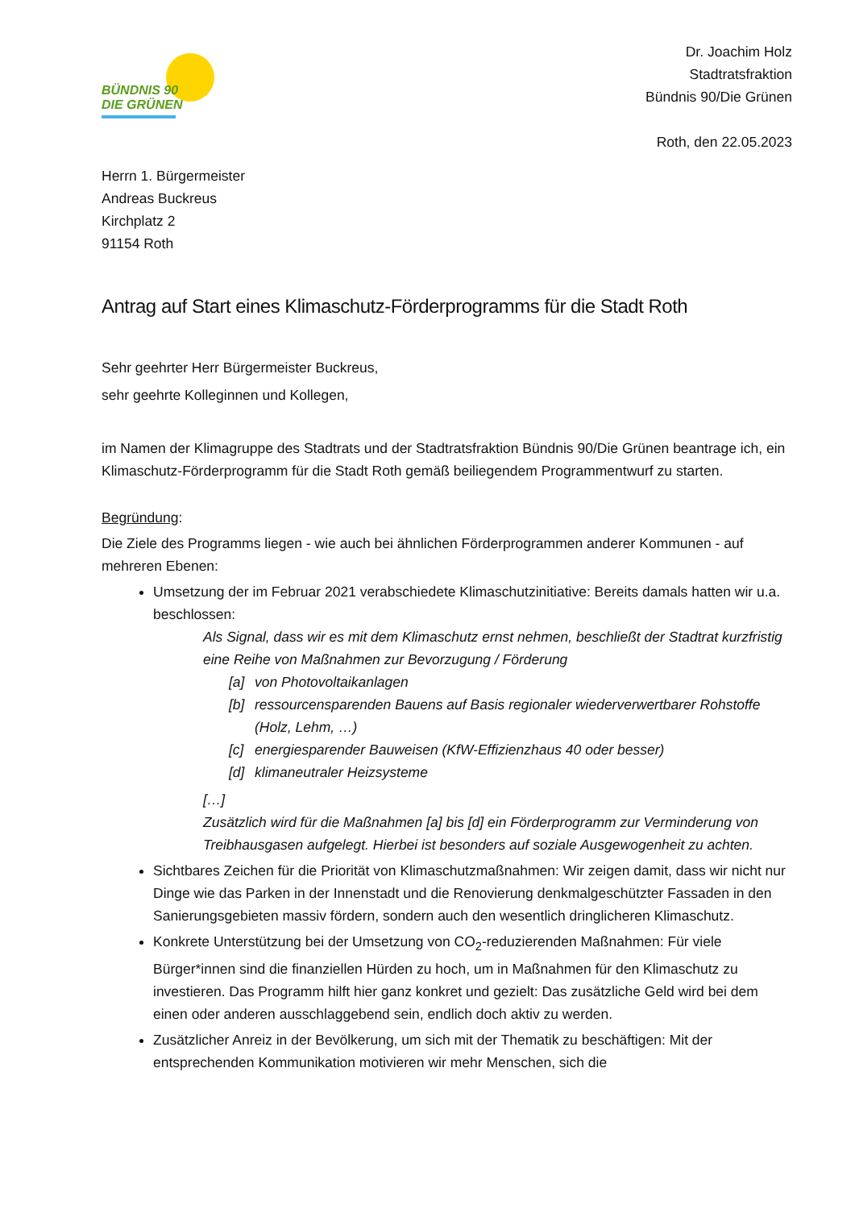BÜNDNIS 90
DIE GRÜNEN
Dr. Joachim Holz
Stadtratsfraktion
Bündnis 90/Die Grünen
Roth, den 22.05.2023
Herrn 1. Bürgermeister
Andreas Buckreus
Kirchplatz 2
91154 Roth
Antrag auf Start eines Klimaschutz-Förderprogramms für die Stadt Roth
Sehr geehrter Herr Bürgermeister Buckreus,
sehr geehrte Kolleginnen und Kollegen,
im Namen der Klimagruppe des Stadtrats und der Stadtratsfraktion Bündnis 90/Die Grünen beantrage ich, ein Klimaschutz-Förderprogramm für die Stadt Roth gemäß beiliegendem Programmentwurf zu starten.
Begründung:
Die Ziele des Programms liegen - wie auch bei ähnlichen Förderprogrammen anderer Kommunen - auf mehreren Ebenen:
Umsetzung der im Februar 2021 verabschiedete Klimaschutzinitiative: Bereits damals hatten wir u.a. beschlossen:
Als Signal, dass wir es mit dem Klimaschutz ernst nehmen, beschließt der Stadtrat kurzfristig eine Reihe von Maßnahmen zur Bevorzugung / Förderung
[a] von Photovoltaikanlagen
[b] ressourcensparenden Bauens auf Basis regionaler wiederverwertbarer Rohstoffe (Holz, Lehm, …)
[c] energiesparender Bauweisen (KfW-Effizienzhaus 40 oder besser)
[d] klimaneutraler Heizsysteme
[…]
Zusätzlich wird für die Maßnahmen [a] bis [d] ein Förderprogramm zur Verminderung von Treibhausgasen aufgelegt. Hierbei ist besonders auf soziale Ausgewogenheit zu achten.
Sichtbares Zeichen für die Priorität von Klimaschutzmaßnahmen: Wir zeigen damit, dass wir nicht nur Dinge wie das Parken in der Innenstadt und die Renovierung denkmalgeschützter Fassaden in den Sanierungsgebieten massiv fördern, sondern auch den wesentlich dringlicheren Klimaschutz.
Konkrete Unterstützung bei der Umsetzung von CO<sub>2</sub>-reduzierenden Maßnahmen: Für viele Bürger*innen sind die finanziellen Hürden zu hoch, um in Maßnahmen für den Klimaschutz zu investieren. Das Programm hilft hier ganz konkret und gezielt: Das zusätzliche Geld wird bei dem einen oder anderen ausschlaggebend sein, endlich doch aktiv zu werden.
Zusätzlicher Anreiz in der Bevölkerung, um sich mit der Thematik zu beschäftigen: Mit der entsprechenden Kommunikation motivieren wir mehr Menschen, sich die